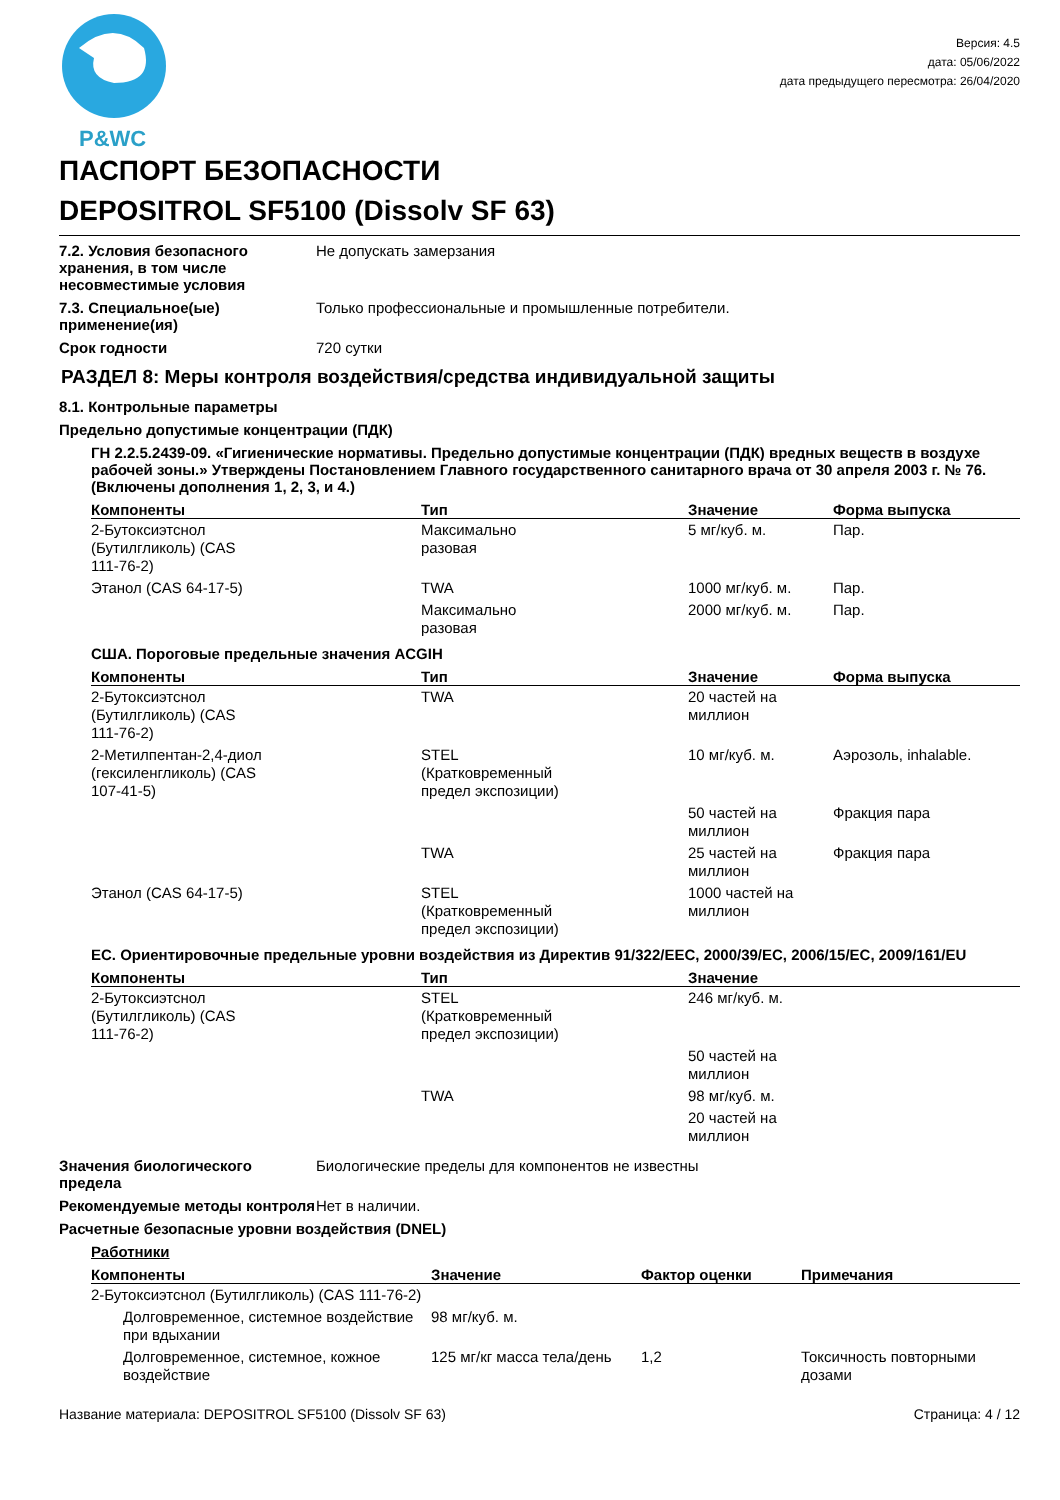P&WC
Версия: 4.5
дата: 05/06/2022
дата предыдущего пересмотра: 26/04/2020
ПАСПОРТ БЕЗОПАСНОСТИ
DEPOSITROL SF5100 (Dissolv SF 63)
7.2. Условия безопасного хранения, в том числе несовместимые условия
Не допускать замерзания
7.3. Специальное(ые) применение(ия)
Только профессиональные и промышленные потребители.
Срок годности 720 сутки
РАЗДЕЛ 8: Меры контроля воздействия/средства индивидуальной защиты
8.1. Контрольные параметры
Предельно допустимые концентрации (ПДК)
ГН 2.2.5.2439-09. «Гигиенические нормативы. Предельно допустимые концентрации (ПДК) вредных веществ в воздухе рабочей зоны.» Утверждены Постановлением Главного государственного санитарного врача от 30 апреля 2003 г. № 76. (Включены дополнения 1, 2, 3, и 4.)
| Компоненты | Тип | Значение | Форма выпуска |
| --- | --- | --- | --- |
| 2-Бутоксиэтснол (Бутилгликоль) (CAS 111-76-2) | Максимально разовая | 5 мг/куб. м. | Пар. |
| Этанол (CAS 64-17-5) | TWA | 1000 мг/куб. м. | Пар. |
| | Максимально разовая | 2000 мг/куб. м. | Пар. |
США. Пороговые предельные значения ACGIH
| Компоненты | Тип | Значение | Форма выпуска |
| --- | --- | --- | --- |
| 2-Бутоксиэтснол (Бутилгликоль) (CAS 111-76-2) | TWA | 20 частей на миллион | |
| 2-Метилпентан-2,4-диол (гексиленгликоль) (CAS 107-41-5) | STEL (Кратковременный предел экспозиции) | 10 мг/куб. м. | Аэрозоль, inhalable. |
| | | 50 частей на миллион | Фракция пара |
| | TWA | 25 частей на миллион | Фракция пара |
| Этанол (CAS 64-17-5) | STEL (Кратковременный предел экспозиции) | 1000 частей на миллион | |
ЕС. Ориентировочные предельные уровни воздействия из Директив 91/322/EEC, 2000/39/EC, 2006/15/EC, 2009/161/EU
| Компоненты | Тип | Значение |
| --- | --- | --- |
| 2-Бутоксиэтснол (Бутилгликоль) (CAS 111-76-2) | STEL (Кратковременный предел экспозиции) | 246 мг/куб. м. |
| | | 50 частей на миллион |
| | TWA | 98 мг/куб. м. |
| | | 20 частей на миллион |
Значения биологического предела
Биологические пределы для компонентов не известны
Рекомендуемые методы контроля
Нет в наличии.
Расчетные безопасные уровни воздействия (DNEL)
Работники
| Компоненты | Значение | Фактор оценки | Примечания |
| --- | --- | --- | --- |
| 2-Бутоксиэтснол (Бутилгликоль) (CAS 111-76-2) | | | |
| Долговременное, системное воздействие при вдыхании | 98 мг/куб. м. | | |
| Долговременное, системное, кожное воздействие | 125 мг/кг масса тела/день | 1,2 | Токсичность повторными дозами |
Название материала: DEPOSITROL SF5100 (Dissolv SF 63) Страница: 4 / 12